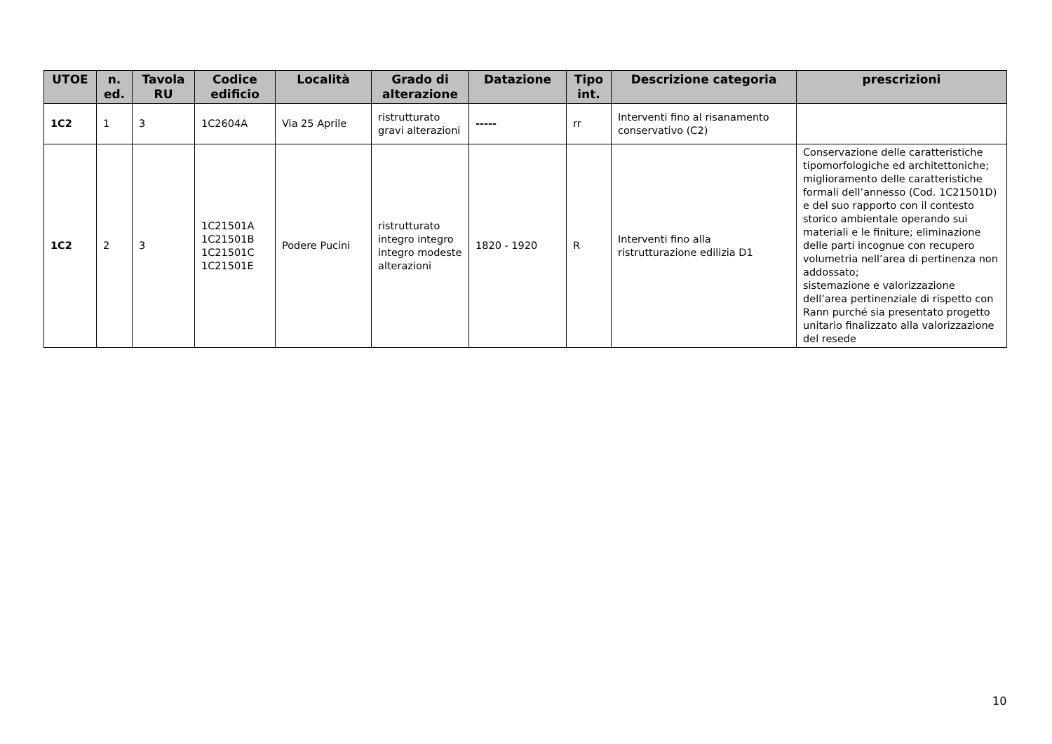| UTOE | n. ed. | Tavola RU | Codice edificio | Località | Grado di alterazione | Datazione | Tipo int. | Descrizione categoria | prescrizioni |
| --- | --- | --- | --- | --- | --- | --- | --- | --- | --- |
| 1C2 | 1 | 3 | 1C2604A | Via 25 Aprile | ristrutturato gravi alterazioni | ----- | rr | Interventi fino al risanamento conservativo (C2) | |
| 1C2 | 2 | 3 | 1C21501A 1C21501B 1C21501C 1C21501E | Podere Pucini | ristrutturato integro integro integro modeste alterazioni | 1820 - 1920 | R | Interventi fino alla ristrutturazione edilizia D1 | Conservazione delle caratteristiche tipomorfologiche ed architettoniche; miglioramento delle caratteristiche formali dell’annesso (Cod. 1C21501D) e del suo rapporto con il contesto storico ambientale operando sui materiali e le finiture; eliminazione delle parti incognue con recupero volumetria nell’area di pertinenza non addossato; sistemazione e valorizzazione dell’area pertinenziale di rispetto con Rann purché sia presentato progetto unitario finalizzato alla valorizzazione del resede |
10